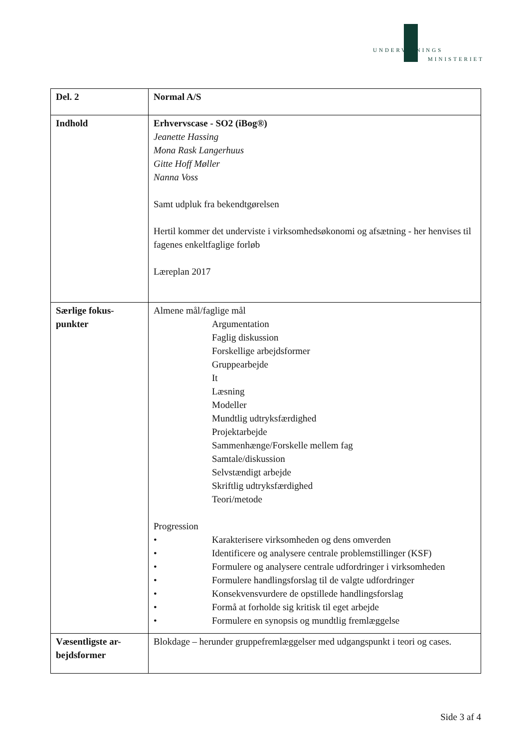UNDERVISNINGS
MINISTERIET
| Del. 2 | Normal A/S |
| Indhold | Erhvervscase - SO2 (iBog®) Jeanette Hassing Mona Rask Langerhuus Gitte Hoff Møller Nanna Voss Samt udpluk fra bekendtgørelsen Hertil kommer det underviste i virksomhedsøkonomi og afsætning - her henvises til fagenes enkeltfaglige forløb Læreplan 2017 |
| Særlige fokus- punkter | Almene mål/faglige mål Argumentation Faglig diskussion Forskellige arbejdsformer Gruppearbejde It Læsning Modeller Mundtlig udtryksfærdighed Projektarbejde Sammenhænge/Forskelle mellem fag Samtale/diskussion Selvstændigt arbejde Skriftlig udtryksfærdighed Teori/metode Progression • Karakterisere virksomheden og dens omverden • Identificere og analysere centrale problemstillinger (KSF) • Formulere og analysere centrale udfordringer i virksomheden • Formulere handlingsforslag til de valgte udfordringer • Konsekvensvurdere de opstillede handlingsforslag • Formå at forholde sig kritisk til eget arbejde • Formulere en synopsis og mundtlig fremlæggelse |
| Væsentligste ar- bejdsformer | Blokdage – herunder gruppefremlæggelser med udgangspunkt i teori og cases. |
Side 3 af 4